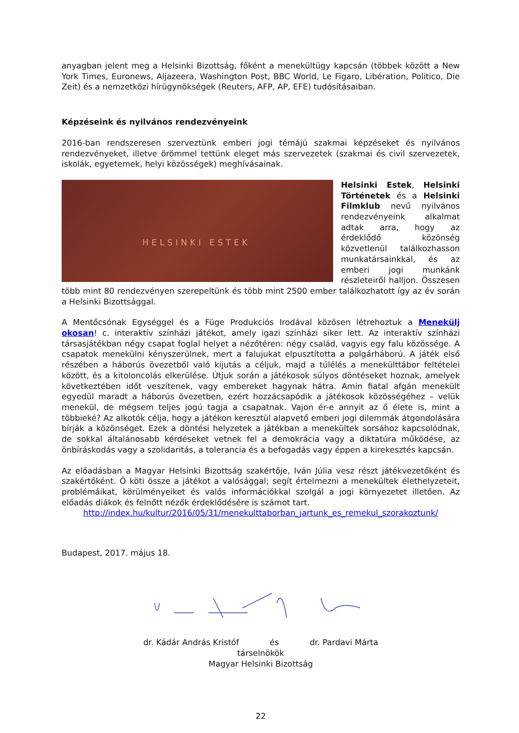anyagban jelent meg a Helsinki Bizottság, főként a menekültügy kapcsán (többek között a New York Times, Euronews, Aljazeera, Washington Post, BBC World, Le Figaro, Libération, Politico, Die Zeit) és a nemzetközi hírügynökségek (Reuters, AFP, AP, EFE) tudósításaiban.
Képzéseink és nyilvános rendezvényeink
2016-ban rendszeresen szerveztünk emberi jogi témájú szakmai képzéseket és nyilvános rendezvényeket, illetve örömmel tettünk eleget más szervezetek (szakmai és civil szervezetek, iskolák, egyetemek, helyi közösségek) meghívásainak.
HELSINKI ESTEK
Helsinki Estek, Helsinki Történetek és a Helsinki Filmklub nevű nyilvános rendezvényeink alkalmat adtak arra, hogy az érdeklődő közönség közvetlenül találkozhasson munkatársainkkal, és az emberi jogi munkánk részleteiről halljon. Összesen több mint 80 rendezvényen szerepeltünk és több mint 2500 ember találkozhatott így az év során a Helsinki Bizottsággal.
A Mentőcsónak Egységgel és a Füge Produkciós Irodával közösen létrehoztuk a Menekülj okosan! c. interaktív színházi játékot, amely igazi színházi siker lett. Az interaktív színházi társasjátékban négy csapat foglal helyet a nézőtéren: négy család, vagyis egy falu közössége. A csapatok menekülni kényszerülnek, mert a falujukat elpusztította a polgárháború. A játék első részében a háborús övezetből való kijutás a céljuk, majd a túlélés a menekülttábor feltételei között, és a kitoloncolás elkerülése. Útjuk során a játékosok súlyos döntéseket hoznak, amelyek következtében időt veszítenek, vagy embereket hagynak hátra. Amin fiatal afgán menekült egyedül maradt a háborús övezetben, ezért hozzácsapódik a játékosok közösségéhez – velük menekül, de mégsem teljes jogú tagja a csapatnak. Vajon ér-e annyit az ő élete is, mint a többieké? Az alkotók célja, hogy a játékon keresztül alapvető emberi jogi dilemmák átgondolására bírják a közönséget. Ezek a döntési helyzetek a játékban a menekültek sorsához kapcsolódnak, de sokkal általánosabb kérdéseket vetnek fel a demokrácia vagy a diktatúra működése, az önbíráskodás vagy a szolidaritás, a tolerancia és a befogadás vagy éppen a kirekesztés kapcsán.
Az előadásban a Magyar Helsinki Bizottság szakértője, Iván Júlia vesz részt játékvezetőként és szakértőként. Ő köti össze a játékot a valósággal; segít értelmezni a menekültek élethelyzeteit, problémáikat, körülményeiket és valós információkkal szolgál a jogi környezetet illetően. Az előadás diákok és felnőtt nézők érdeklődésére is számot tart.
http://index.hu/kultur/2016/05/31/menekulttaborban_jartunk_es_remekul_szorakoztunk/
Budapest, 2017. május 18.
dr. Kádár András Kristóf és dr. Pardavi Márta
társelnökök
Magyar Helsinki Bizottság
22